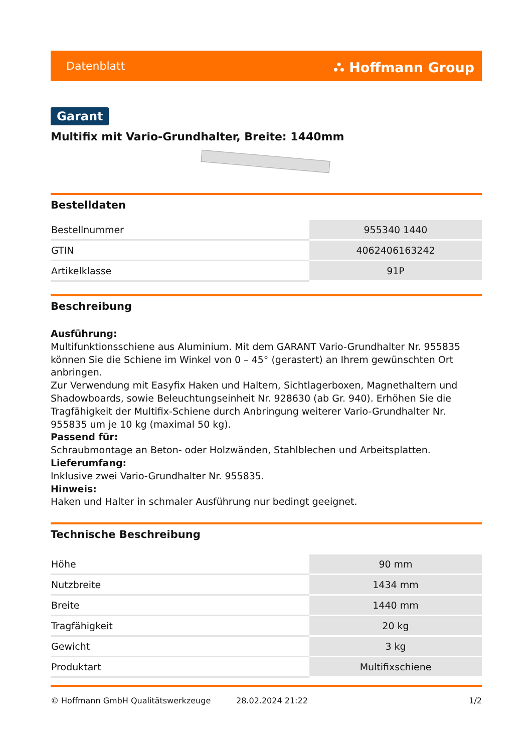Datenblatt ⛬ Hoffmann Group
Garant
Multifix mit Vario-Grundhalter, Breite: 1440mm
Bestelldaten
| Bestellnummer | 955340 1440 |
| GTIN | 4062406163242 |
| Artikelklasse | 91P |
Beschreibung
Ausführung:
Multifunktionsschiene aus Aluminium. Mit dem GARANT Vario-Grundhalter Nr. 955835 können Sie die Schiene im Winkel von 0 – 45° (gerastert) an Ihrem gewünschten Ort anbringen.
Zur Verwendung mit Easyfix Haken und Haltern, Sichtlagerboxen, Magnethaltern und Shadowboards, sowie Beleuchtungseinheit Nr. 928630 (ab Gr. 940). Erhöhen Sie die Tragfähigkeit der Multifix-Schiene durch Anbringung weiterer Vario-Grundhalter Nr. 955835 um je 10 kg (maximal 50 kg).
Passend für:
Schraubmontage an Beton- oder Holzwänden, Stahlblechen und Arbeitsplatten.
Lieferumfang:
Inklusive zwei Vario-Grundhalter Nr. 955835.
Hinweis:
Haken und Halter in schmaler Ausführung nur bedingt geeignet.
Technische Beschreibung
| Höhe | 90 mm |
| Nutzbreite | 1434 mm |
| Breite | 1440 mm |
| Tragfähigkeit | 20 kg |
| Gewicht | 3 kg |
| Produktart | Multifixschiene |
© Hoffmann GmbH Qualitätswerkzeuge 28.02.2024 21:22 1/2